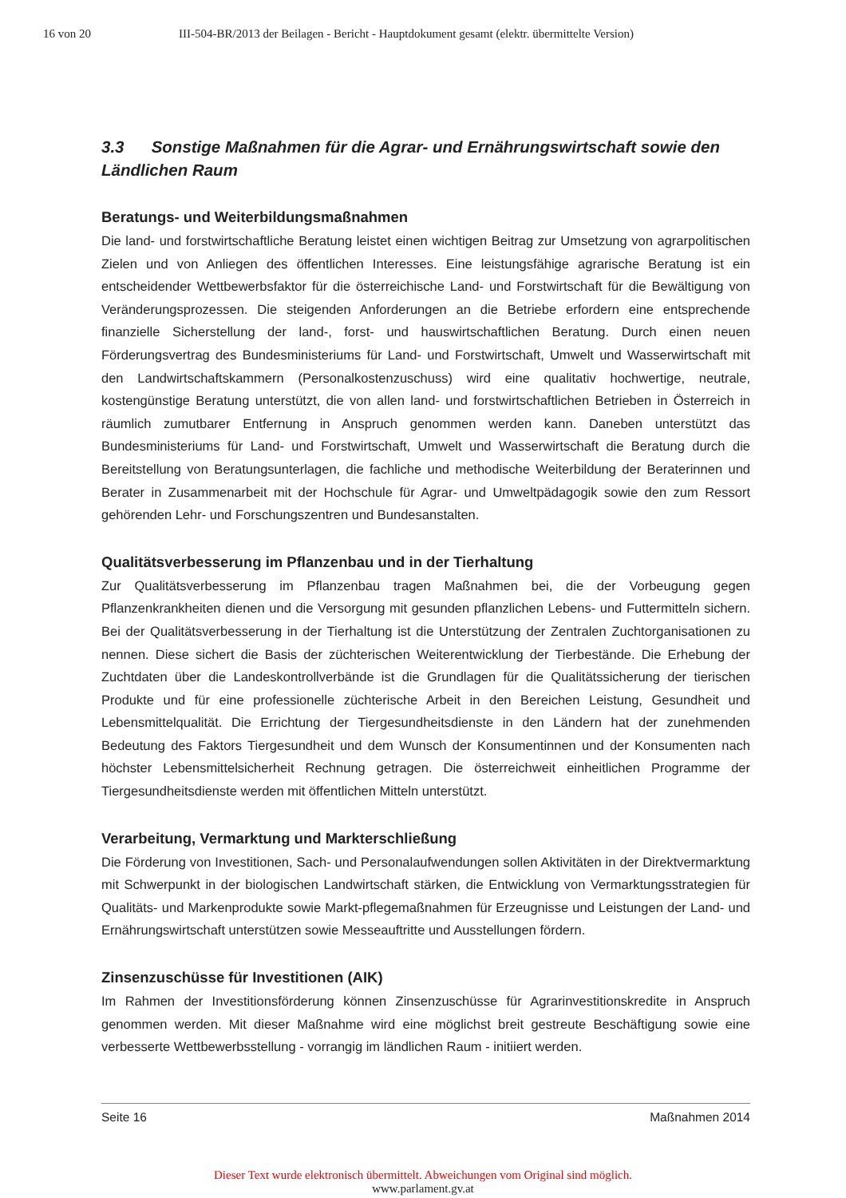16 von 20 III-504-BR/2013 der Beilagen - Bericht - Hauptdokument gesamt (elektr. übermittelte Version)
3.3 Sonstige Maßnahmen für die Agrar- und Ernährungswirtschaft sowie den Ländlichen Raum
Beratungs- und Weiterbildungsmaßnahmen
Die land- und forstwirtschaftliche Beratung leistet einen wichtigen Beitrag zur Umsetzung von agrarpolitischen Zielen und von Anliegen des öffentlichen Interesses. Eine leistungsfähige agrarische Beratung ist ein entscheidender Wettbewerbsfaktor für die österreichische Land- und Forstwirtschaft für die Bewältigung von Veränderungsprozessen. Die steigenden Anforderungen an die Betriebe erfordern eine entsprechende finanzielle Sicherstellung der land-, forst- und hauswirtschaftlichen Beratung. Durch einen neuen Förderungsvertrag des Bundesministeriums für Land- und Forstwirtschaft, Umwelt und Wasserwirtschaft mit den Landwirtschaftskammern (Personalkostenzuschuss) wird eine qualitativ hochwertige, neutrale, kostengünstige Beratung unterstützt, die von allen land- und forstwirtschaftlichen Betrieben in Österreich in räumlich zumutbarer Entfernung in Anspruch genommen werden kann. Daneben unterstützt das Bundesministeriums für Land- und Forstwirtschaft, Umwelt und Wasserwirtschaft die Beratung durch die Bereitstellung von Beratungsunterlagen, die fachliche und methodische Weiterbildung der Beraterinnen und Berater in Zusammenarbeit mit der Hochschule für Agrar- und Umweltpädagogik sowie den zum Ressort gehörenden Lehr- und Forschungszentren und Bundesanstalten.
Qualitätsverbesserung im Pflanzenbau und in der Tierhaltung
Zur Qualitätsverbesserung im Pflanzenbau tragen Maßnahmen bei, die der Vorbeugung gegen Pflanzenkrankheiten dienen und die Versorgung mit gesunden pflanzlichen Lebens- und Futtermitteln sichern. Bei der Qualitätsverbesserung in der Tierhaltung ist die Unterstützung der Zentralen Zuchtorganisationen zu nennen. Diese sichert die Basis der züchterischen Weiterentwicklung der Tierbestände. Die Erhebung der Zuchtdaten über die Landeskontrollverbände ist die Grundlagen für die Qualitätssicherung der tierischen Produkte und für eine professionelle züchterische Arbeit in den Bereichen Leistung, Gesundheit und Lebensmittelqualität. Die Errichtung der Tiergesundheitsdienste in den Ländern hat der zunehmenden Bedeutung des Faktors Tiergesundheit und dem Wunsch der Konsumentinnen und der Konsumenten nach höchster Lebensmittelsicherheit Rechnung getragen. Die österreichweit einheitlichen Programme der Tiergesundheitsdienste werden mit öffentlichen Mitteln unterstützt.
Verarbeitung, Vermarktung und Markterschließung
Die Förderung von Investitionen, Sach- und Personalaufwendungen sollen Aktivitäten in der Direktvermarktung mit Schwerpunkt in der biologischen Landwirtschaft stärken, die Entwicklung von Vermarktungsstrategien für Qualitäts- und Markenprodukte sowie Markt-pflegemaßnahmen für Erzeugnisse und Leistungen der Land- und Ernährungswirtschaft unterstützen sowie Messeauftritte und Ausstellungen fördern.
Zinsenzuschüsse für Investitionen (AIK)
Im Rahmen der Investitionsförderung können Zinsenzuschüsse für Agrarinvestitionskredite in Anspruch genommen werden. Mit dieser Maßnahme wird eine möglichst breit gestreute Beschäftigung sowie eine verbesserte Wettbewerbsstellung - vorrangig im ländlichen Raum - initiiert werden.
Seite 16 Maßnahmen 2014
Dieser Text wurde elektronisch übermittelt. Abweichungen vom Original sind möglich.
www.parlament.gv.at